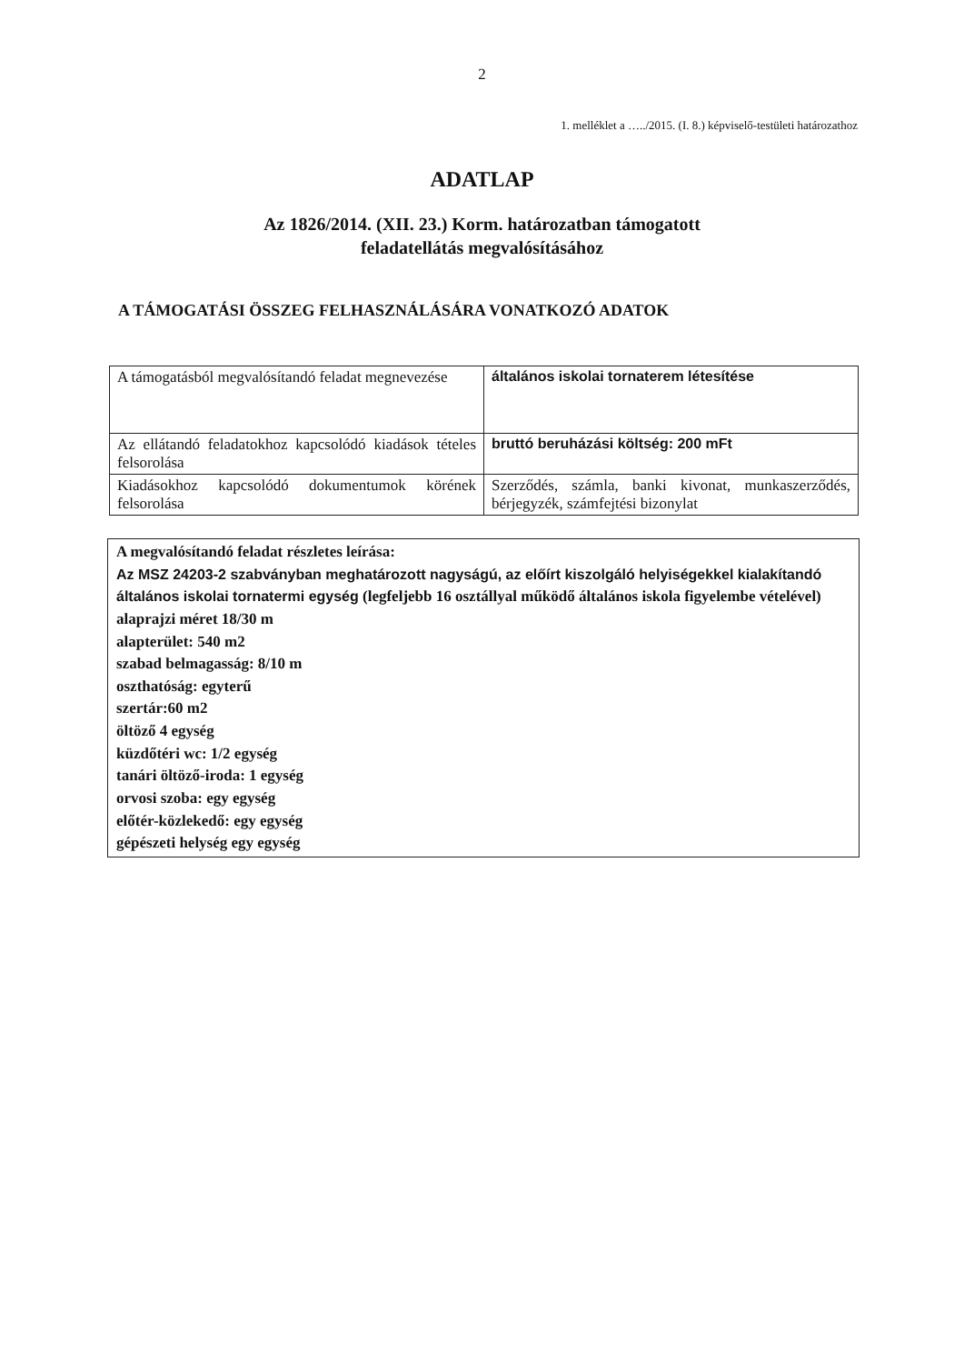2
1. melléklet a …../2015. (I. 8.) képviselő-testületi határozathoz
ADATLAP
Az 1826/2014. (XII. 23.) Korm. határozatban támogatott
feladatellátás megvalósításához
A TÁMOGATÁSI ÖSSZEG FELHASZNÁLÁSÁRA VONATKOZÓ ADATOK
| A támogatásból megvalósítandó feladat megnevezése | általános iskolai tornaterem létesítése |
| Az ellátandó feladatokhoz kapcsolódó kiadások tételes felsorolása | bruttó beruházási költség: 200 mFt |
| Kiadásokhoz kapcsolódó dokumentumok körének felsorolása | Szerződés, számla, banki kivonat, munkaszerződés, bérjegyzék, számfejtési bizonylat |
A megvalósítandó feladat részletes leírása:
Az MSZ 24203-2 szabványban meghatározott nagyságú, az előírt kiszolgáló helyiségekkel kialakítandó általános iskolai tornatermi egység (legfeljebb 16 osztállyal működő általános iskola figyelembe vételével)
alaprajzi méret 18/30 m
alapterület: 540 m2
szabad belmagasság: 8/10 m
oszthatóság: egyterű
szertár:60 m2
öltöző 4 egység
küzdőtéri wc: 1/2 egység
tanári öltöző-iroda: 1 egység
orvosi szoba: egy egység
előtér-közlekedő: egy egység
gépészeti helység egy egység